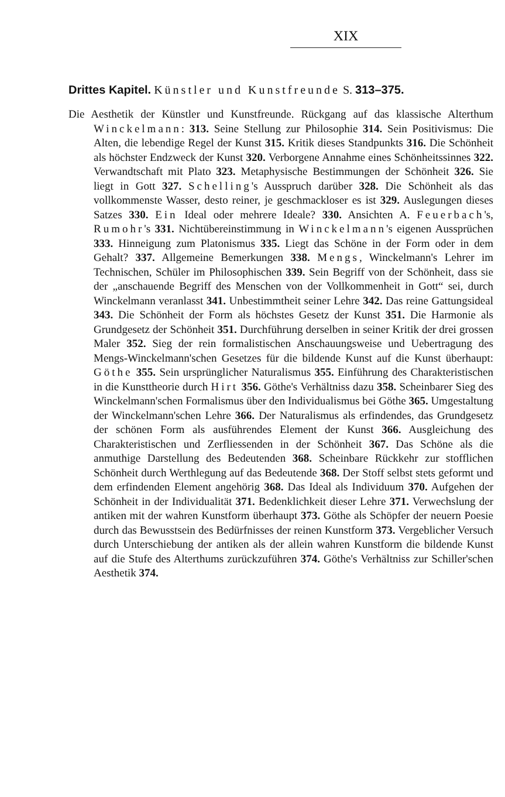XIX
Drittes Kapitel. Künstler und Kunstfreunde S. 313–375.
Die Aesthetik der Künstler und Kunstfreunde. Rückgang auf das klassische Alterthum Winckelmann: 313. Seine Stellung zur Philosophie 314. Sein Positivismus: Die Alten, die lebendige Regel der Kunst 315. Kritik dieses Standpunkts 316. Die Schönheit als höchster Endzweck der Kunst 320. Verborgene Annahme eines Schönheitssinnes 322. Verwandtschaft mit Plato 323. Metaphysische Bestimmungen der Schönheit 326. Sie liegt in Gott 327. Schelling's Ausspruch darüber 328. Die Schönheit als das vollkommenste Wasser, desto reiner, je geschmackloser es ist 329. Auslegungen dieses Satzes 330. Ein Ideal oder mehrere Ideale? 330. Ansichten A. Feuerbach's, Rumohr's 331. Nichtübereinstimmung in Winckelmann's eigenen Aussprüchen 333. Hinneigung zum Platonismus 335. Liegt das Schöne in der Form oder in dem Gehalt? 337. Allgemeine Bemerkungen 338. Mengs, Winckelmann's Lehrer im Technischen, Schüler im Philosophischen 339. Sein Begriff von der Schönheit, dass sie der „anschauende Begriff des Menschen von der Vollkommenheit in Gott“ sei, durch Winckelmann veranlasst 341. Unbestimmtheit seiner Lehre 342. Das reine Gattungsideal 343. Die Schönheit der Form als höchstes Gesetz der Kunst 351. Die Harmonie als Grundgesetz der Schönheit 351. Durchführung derselben in seiner Kritik der drei grossen Maler 352. Sieg der rein formalistischen Anschauungsweise und Uebertragung des Mengs-Winckelmann'schen Gesetzes für die bildende Kunst auf die Kunst überhaupt: Göthe 355. Sein ursprünglicher Naturalismus 355. Einführung des Charakteristischen in die Kunsttheorie durch Hirt 356. Göthe's Verhältniss dazu 358. Scheinbarer Sieg des Winckelmann'schen Formalismus über den Individualismus bei Göthe 365. Umgestaltung der Winckelmann'schen Lehre 366. Der Naturalismus als erfindendes, das Grundgesetz der schönen Form als ausführendes Element der Kunst 366. Ausgleichung des Charakteristischen und Zerfliessenden in der Schönheit 367. Das Schöne als die anmuthige Darstellung des Bedeutenden 368. Scheinbare Rückkehr zur stofflichen Schönheit durch Werthlegung auf das Bedeutende 368. Der Stoff selbst stets geformt und dem erfindenden Element angehörig 368. Das Ideal als Individuum 370. Aufgehen der Schönheit in der Individualität 371. Bedenklichkeit dieser Lehre 371. Verwechslung der antiken mit der wahren Kunstform überhaupt 373. Göthe als Schöpfer der neuern Poesie durch das Bewusstsein des Bedürfnisses der reinen Kunstform 373. Vergeblicher Versuch durch Unterschiebung der antiken als der allein wahren Kunstform die bildende Kunst auf die Stufe des Alterthums zurückzuführen 374. Göthe's Verhältniss zur Schiller'schen Aesthetik 374.